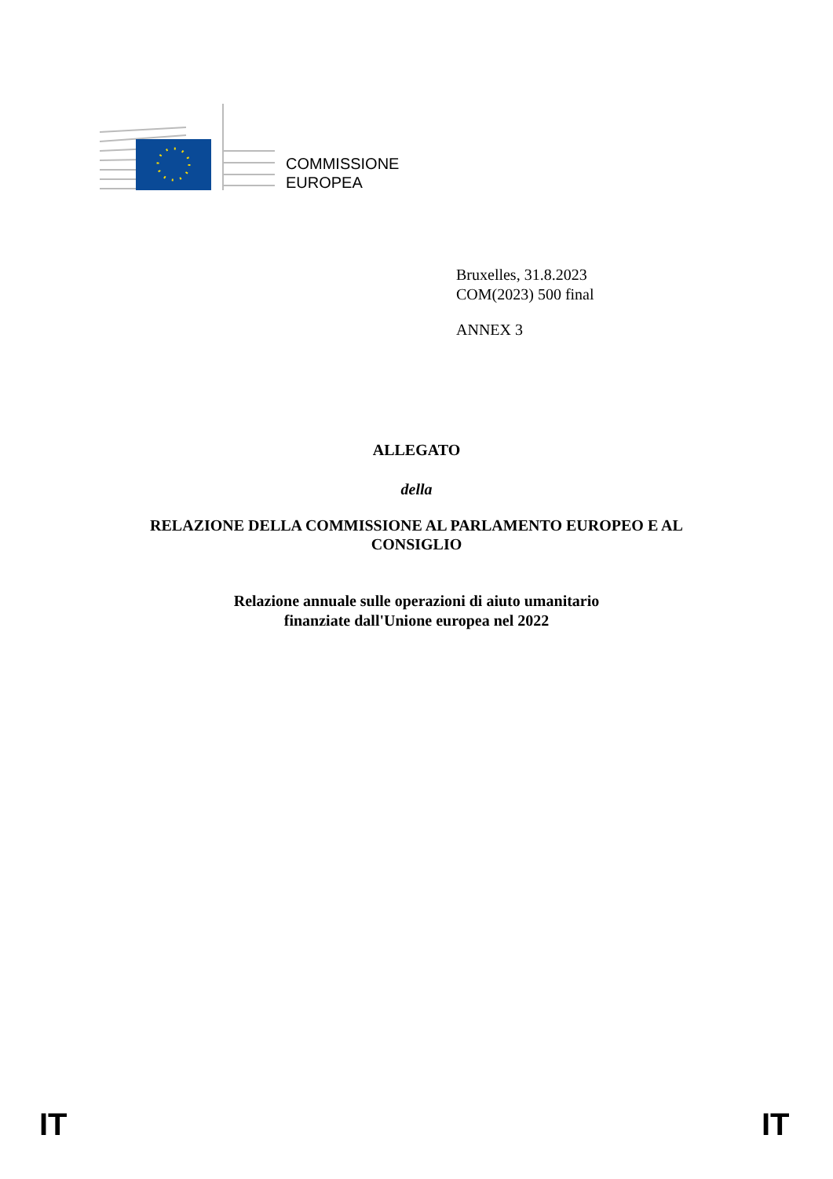COMMISSIONE
EUROPEA
Bruxelles, 31.8.2023
COM(2023) 500 final
ANNEX 3
ALLEGATO
della
RELAZIONE DELLA COMMISSIONE AL PARLAMENTO EUROPEO E AL
CONSIGLIO
Relazione annuale sulle operazioni di aiuto umanitario
finanziate dall'Unione europea nel 2022
IT IT